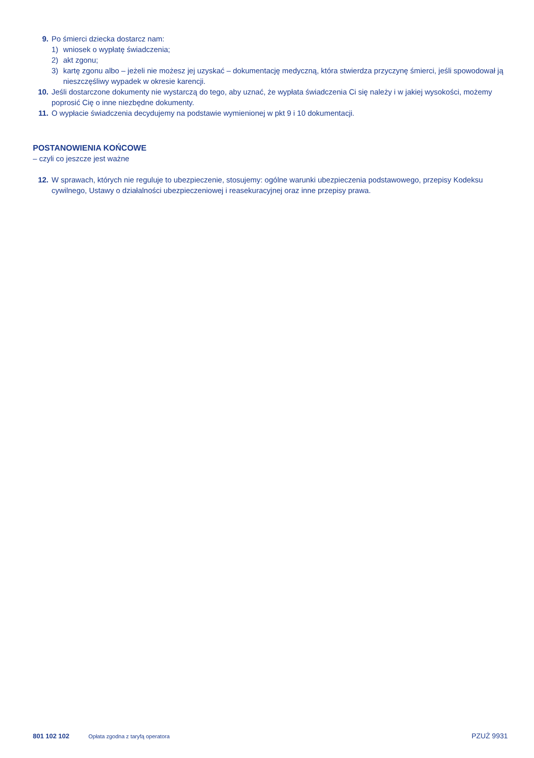9. Po śmierci dziecka dostarcz nam:
1) wniosek o wypłatę świadczenia;
2) akt zgonu;
3) kartę zgonu albo – jeżeli nie możesz jej uzyskać – dokumentację medyczną, która stwierdza przyczynę śmierci, jeśli spowodował ją nieszczęśliwy wypadek w okresie karencji.
10. Jeśli dostarczone dokumenty nie wystarczą do tego, aby uznać, że wypłata świadczenia Ci się należy i w jakiej wysokości, możemy poprosić Cię o inne niezbędne dokumenty.
11. O wypłacie świadczenia decydujemy na podstawie wymienionej w pkt 9 i 10 dokumentacji.
POSTANOWIENIA KOŃCOWE
– czyli co jeszcze jest ważne
12. W sprawach, których nie reguluje to ubezpieczenie, stosujemy: ogólne warunki ubezpieczenia podstawowego, przepisy Kodeksu cywilnego, Ustawy o działalności ubezpieczeniowej i reasekuracyjnej oraz inne przepisy prawa.
801 102 102 Opłata zgodna z taryfą operatora PZUŻ 9931